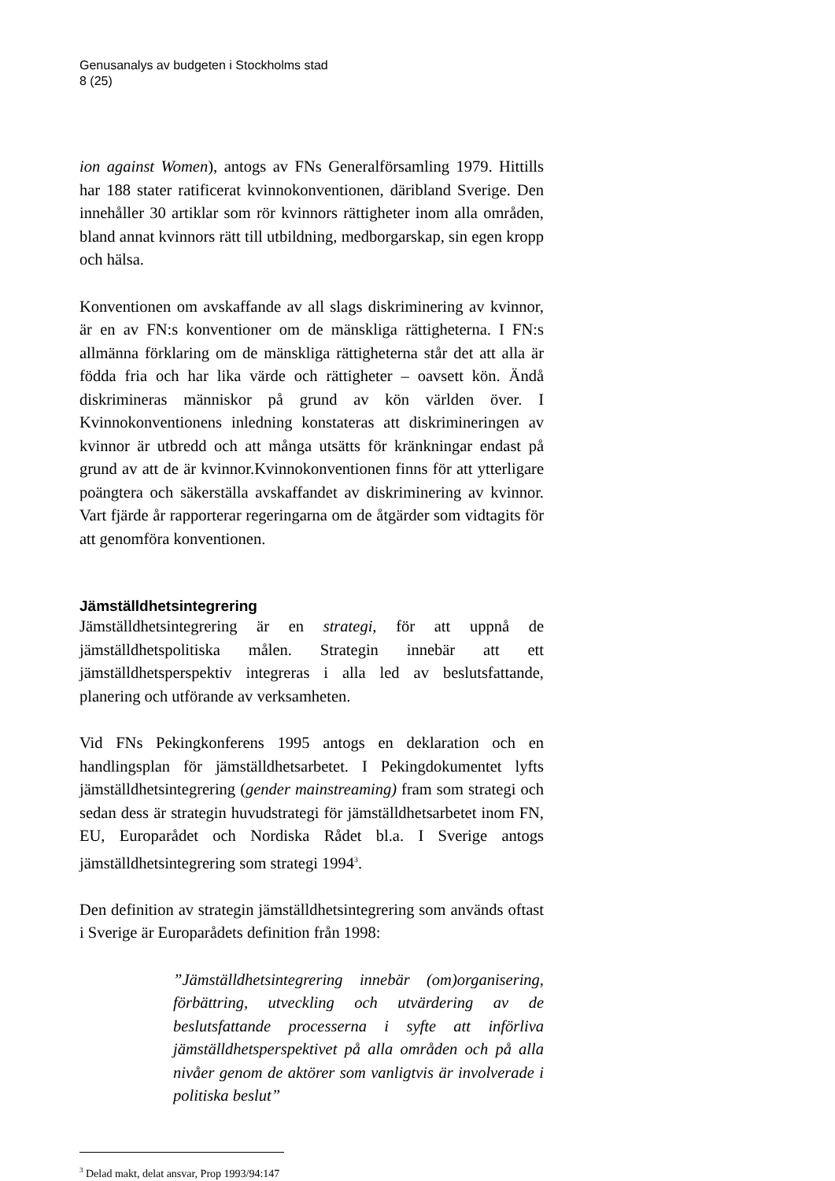Genusanalys av budgeten i Stockholms stad
8 (25)
ion against Women), antogs av FNs Generalförsamling 1979. Hittills har 188 stater ratificerat kvinnokonventionen, däribland Sverige. Den innehåller 30 artiklar som rör kvinnors rättigheter inom alla områden, bland annat kvinnors rätt till utbildning, medborgarskap, sin egen kropp och hälsa.
Konventionen om avskaffande av all slags diskriminering av kvinnor, är en av FN:s konventioner om de mänskliga rättigheterna. I FN:s allmänna förklaring om de mänskliga rättigheterna står det att alla är födda fria och har lika värde och rättigheter – oavsett kön. Ändå diskrimineras människor på grund av kön världen över. I Kvinnokonventionens inledning konstateras att diskrimineringen av kvinnor är utbredd och att många utsätts för kränkningar endast på grund av att de är kvinnor.Kvinnokonventionen finns för att ytterligare poängtera och säkerställa avskaffandet av diskriminering av kvinnor. Vart fjärde år rapporterar regeringarna om de åtgärder som vidtagits för att genomföra konventionen.
Jämställdhetsintegrering
Jämställdhetsintegrering är en strategi, för att uppnå de jämställdhetspolitiska målen. Strategin innebär att ett jämställdhetsperspektiv integreras i alla led av beslutsfattande, planering och utförande av verksamheten.
Vid FNs Pekingkonferens 1995 antogs en deklaration och en handlingsplan för jämställdhetsarbetet. I Pekingdokumentet lyfts jämställdhetsintegrering (gender mainstreaming) fram som strategi och sedan dess är strategin huvudstrategi för jämställdhetsarbetet inom FN, EU, Europarådet och Nordiska Rådet bl.a. I Sverige antogs jämställdhetsintegrering som strategi 1994<sup>3</sup>.
Den definition av strategin jämställdhetsintegrering som används oftast i Sverige är Europarådets definition från 1998:
”Jämställdhetsintegrering innebär (om)organisering, förbättring, utveckling och utvärdering av de beslutsfattande processerna i syfte att införliva jämställdhetsperspektivet på alla områden och på alla nivåer genom de aktörer som vanligtvis är involverade i politiska beslut”
<sup>3</sup> Delad makt, delat ansvar, Prop 1993/94:147